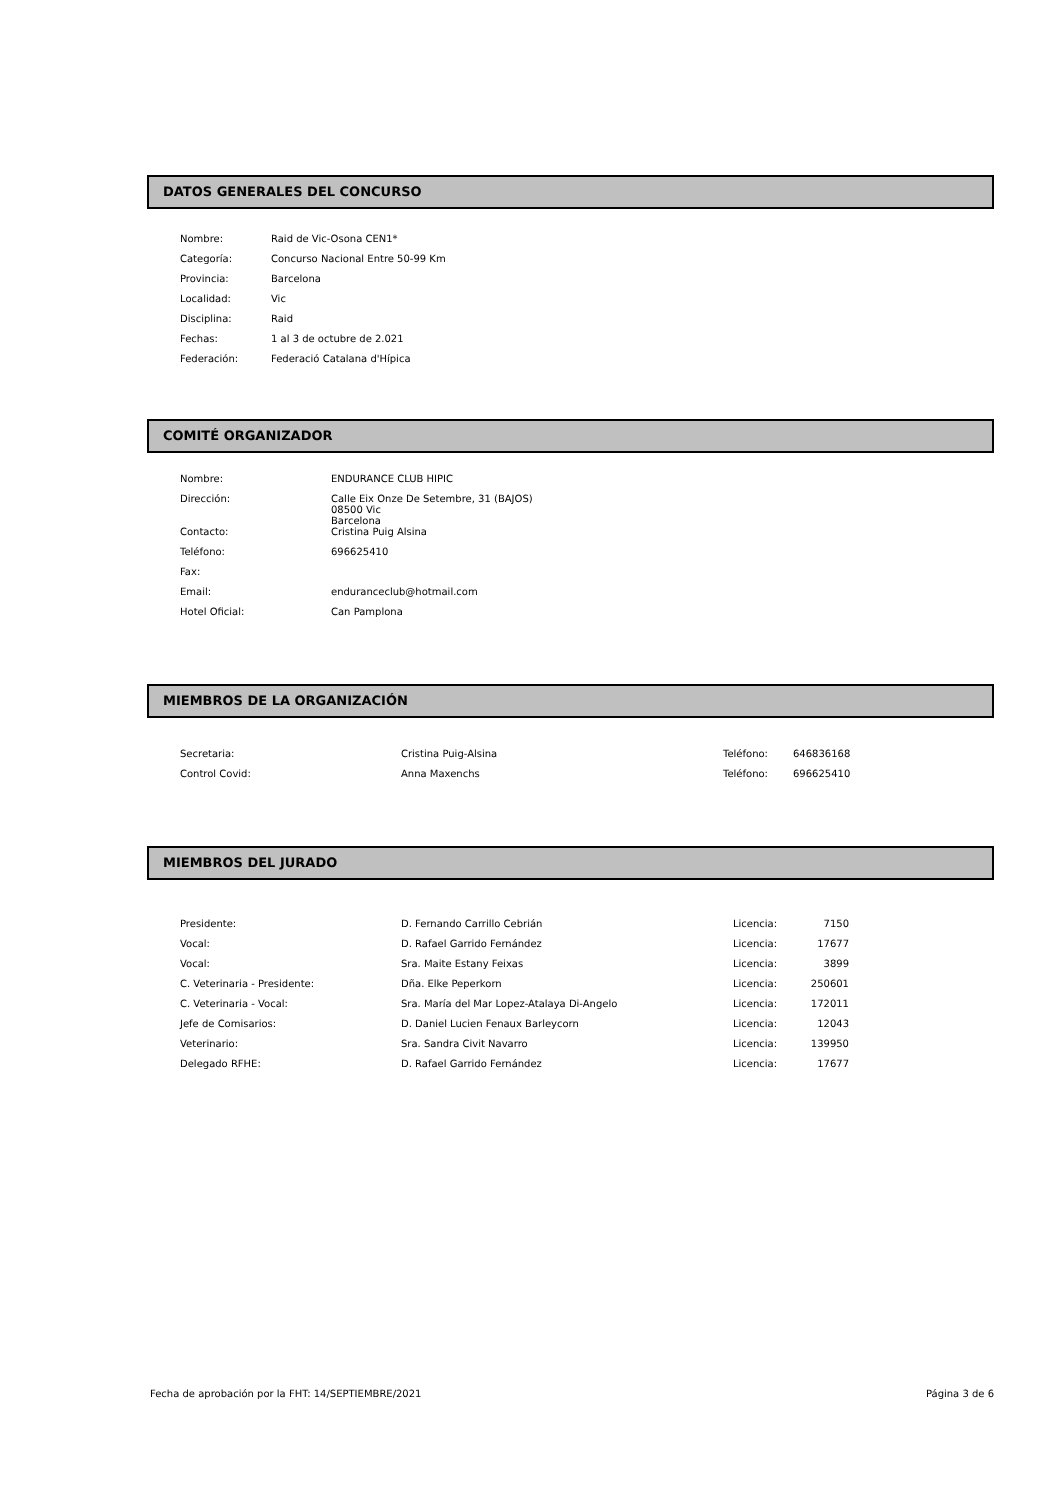DATOS GENERALES DEL CONCURSO
| Nombre: | Raid de Vic-Osona CEN1* |
| Categoría: | Concurso Nacional Entre 50-99 Km |
| Provincia: | Barcelona |
| Localidad: | Vic |
| Disciplina: | Raid |
| Fechas: | 1 al 3 de octubre de 2.021 |
| Federación: | Federació Catalana d'Hípica |
COMITÉ ORGANIZADOR
| Nombre: | ENDURANCE CLUB HIPIC |
| Dirección: | Calle Eix Onze De Setembre, 31 (BAJOS) 08500 Vic Barcelona |
| Contacto: | Cristina Puig Alsina |
| Teléfono: | 696625410 |
| Fax: | |
| Email: | enduranceclub@hotmail.com |
| Hotel Oficial: | Can Pamplona |
MIEMBROS DE LA ORGANIZACIÓN
| Secretaria: | Cristina Puig-Alsina | Teléfono: | 646836168 |
| Control Covid: | Anna Maxenchs | Teléfono: | 696625410 |
MIEMBROS DEL JURADO
| Presidente: | D. Fernando Carrillo Cebrián | Licencia: | 7150 |
| Vocal: | D. Rafael Garrido Fernández | Licencia: | 17677 |
| Vocal: | Sra. Maite Estany Feixas | Licencia: | 3899 |
| C. Veterinaria - Presidente: | Dña. Elke Peperkorn | Licencia: | 250601 |
| C. Veterinaria - Vocal: | Sra. María del Mar Lopez-Atalaya Di-Angelo | Licencia: | 172011 |
| Jefe de Comisarios: | D. Daniel Lucien Fenaux Barleycorn | Licencia: | 12043 |
| Veterinario: | Sra. Sandra Civit Navarro | Licencia: | 139950 |
| Delegado RFHE: | D. Rafael Garrido Fernández | Licencia: | 17677 |
Fecha de aprobación por la FHT: 14/SEPTIEMBRE/2021 Página 3 de 6